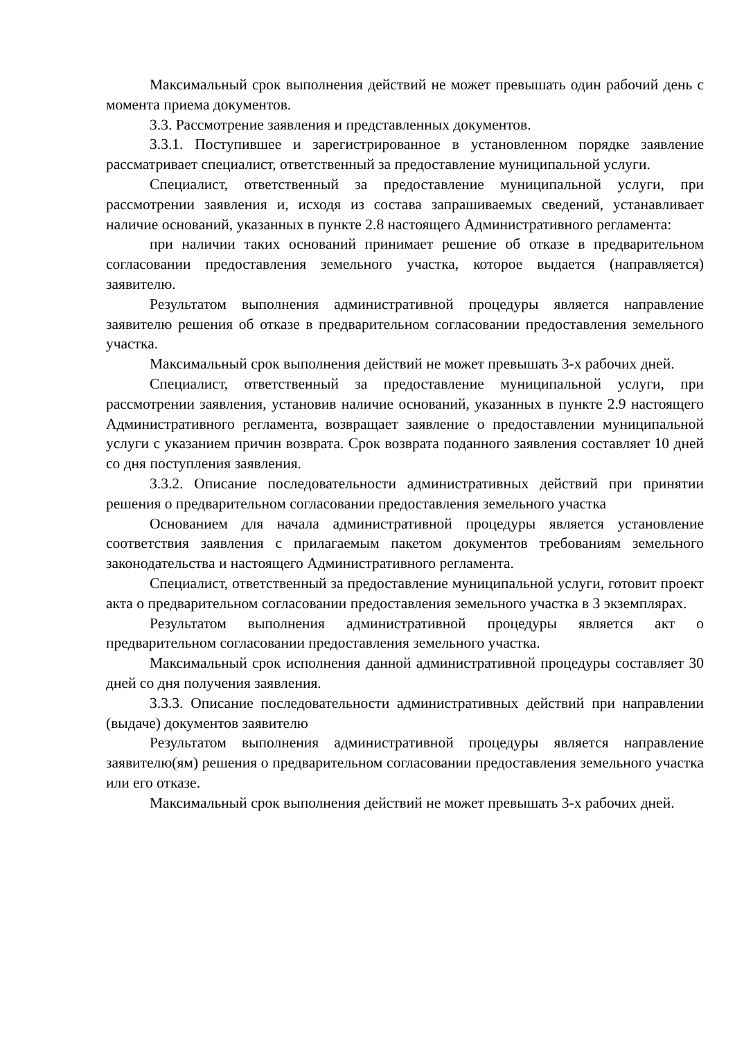Максимальный срок выполнения действий не может превышать один рабочий день с момента приема документов.
3.3. Рассмотрение заявления и представленных документов.
3.3.1. Поступившее и зарегистрированное в установленном порядке заявление рассматривает специалист, ответственный за предоставление муниципальной услуги.
Специалист, ответственный за предоставление муниципальной услуги, при рассмотрении заявления и, исходя из состава запрашиваемых сведений, устанавливает наличие оснований, указанных в пункте 2.8 настоящего Административного регламента:
при наличии таких оснований принимает решение об отказе в предварительном согласовании предоставления земельного участка, которое выдается (направляется) заявителю.
Результатом выполнения административной процедуры является направление заявителю решения об отказе в предварительном согласовании предоставления земельного участка.
Максимальный срок выполнения действий не может превышать 3-х рабочих дней.
Специалист, ответственный за предоставление муниципальной услуги, при рассмотрении заявления, установив наличие оснований, указанных в пункте 2.9 настоящего Административного регламента, возвращает заявление о предоставлении муниципальной услуги с указанием причин возврата. Срок возврата поданного заявления составляет 10 дней со дня поступления заявления.
3.3.2. Описание последовательности административных действий при принятии решения о предварительном согласовании предоставления земельного участка
Основанием для начала административной процедуры является установление соответствия заявления с прилагаемым пакетом документов требованиям земельного законодательства и настоящего Административного регламента.
Специалист, ответственный за предоставление муниципальной услуги, готовит проект акта о предварительном согласовании предоставления земельного участка в 3 экземплярах.
Результатом выполнения административной процедуры является акт о предварительном согласовании предоставления земельного участка.
Максимальный срок исполнения данной административной процедуры составляет 30 дней со дня получения заявления.
3.3.3. Описание последовательности административных действий при направлении (выдаче) документов заявителю
Результатом выполнения административной процедуры является направление заявителю(ям) решения о предварительном согласовании предоставления земельного участка или его отказе.
Максимальный срок выполнения действий не может превышать 3-х рабочих дней.